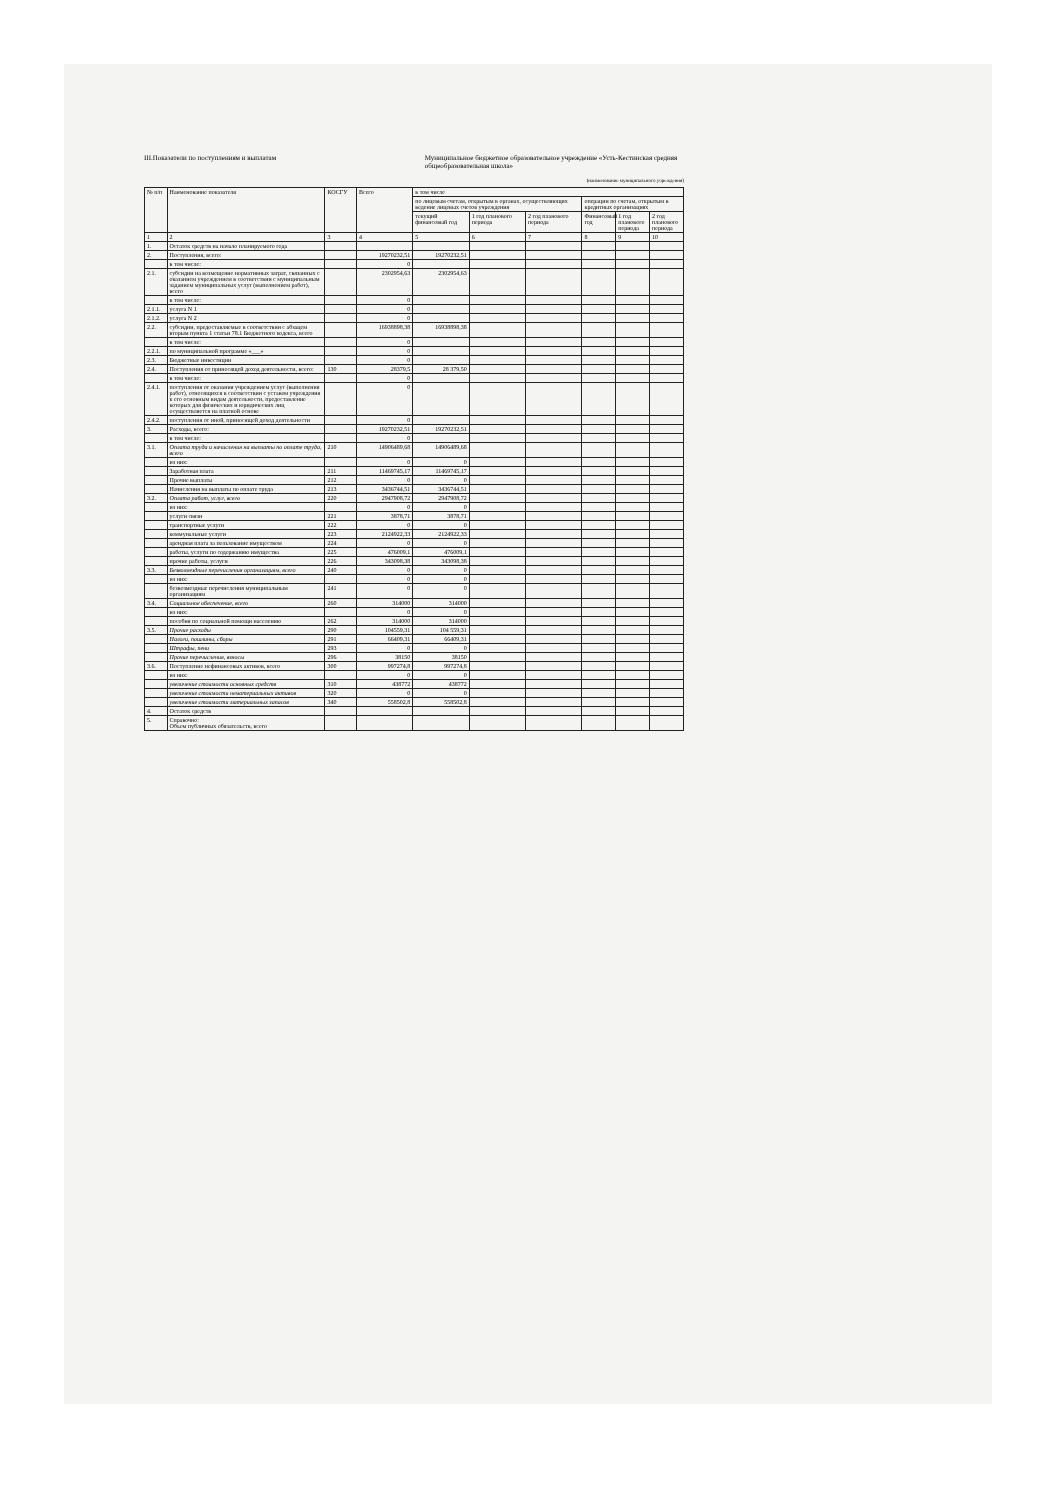III.Показатели по поступлениям и выплатам
Муниципальное бюджетное образовательное учреждение «Усть-Кестинская средняя общеобразовательная школа»
(наименование муниципального учреждения)
| № п/п | Наименование показателя | КОСГУ | Всего | в том числе | | | | | |
| --- | --- | --- | --- | --- | --- | --- | --- | --- | --- |
| | | | | по лицевым счетам, открытым в органах, осуществляющих ведение лицевых счетов учреждения | | | операции по счетам, открытым в кредитных организациях | | |
| | | | | текущий финансовый год | 1 год планового периода | 2 год планового периода | Финансовый год | 1 год планового периода | 2 год планового периода |
| 1 | 2 | 3 | 4 | 5 | 6 | 7 | 8 | 9 | 10 |
| 1. | Остаток средств на начало планируемого года | | | | | | | | |
| 2. | Поступления, всего: | | 19270232,51 | 19270232,51 | | | | | |
| | в том числе: | | 0 | | | | | | |
| 2.1. | субсидии на возмещение нормативных затрат, связанных с оказанием учреждением в соответствии с муниципальным заданием муниципальных услуг (выполнением работ), всего | | 2302954,63 | 2302954,63 | | | | | |
| | в том числе: | | 0 | | | | | | |
| 2.1.1. | услуга N 1 | | 0 | | | | | | |
| 2.1.2. | услуга N 2 | | 0 | | | | | | |
| 2.2. | субсидии, предоставляемые в соответствии с абзацем вторым пункта 1 статьи 78.1 Бюджетного кодекса, всего | | 16938898,38 | 16938898,38 | | | | | |
| | в том числе: | | 0 | | | | | | |
| 2.2.1. | по муниципальной программе «___» | | 0 | | | | | | |
| 2.3. | Бюджетные инвестиции | | 0 | | | | | | |
| 2.4. | Поступления от приносящей доход деятельности, всего: | 130 | 28379,5 | 28 379,50 | | | | | |
| | в том числе: | | 0 | | | | | | |
| 2.4.1. | поступления от оказания учреждением услуг (выполнения работ), относящихся в соответствии с уставом учреждения к его основным видам деятельности, предоставление которых для физических и юридических лиц осуществляется на платной основе | | 0 | | | | | | |
| 2.4.2. | поступления от иной, приносящей доход деятельности | | 0 | | | | | | |
| 3. | Расходы, всего: | | 19270232,51 | 19270232,51 | | | | | |
| | в том числе: | | 0 | | | | | | |
| 3.1. | Оплата труда и начисления на выплаты по оплате труда, всего | 210 | 14906489,68 | 14906489,68 | | | | | |
| | из них: | | 0 | 0 | | | | | |
| | Заработная плата | 211 | 11469745,17 | 11469745,17 | | | | | |
| | Прочие выплаты | 212 | 0 | 0 | | | | | |
| | Начисления на выплаты по оплате труда | 213 | 3436744,51 | 3436744,51 | | | | | |
| 3.2. | Оплата работ, услуг, всего | 220 | 2947908,72 | 2947908,72 | | | | | |
| | из них: | | 0 | 0 | | | | | |
| | услуги связи | 221 | 3878,71 | 3878,71 | | | | | |
| | транспортные услуги | 222 | 0 | 0 | | | | | |
| | коммунальные услуги | 223 | 2124922,33 | 2124922,33 | | | | | |
| | арендная плата за пользование имуществом | 224 | 0 | 0 | | | | | |
| | работы, услуги по содержанию имущества | 225 | 476009,1 | 476009,1 | | | | | |
| | прочие работы, услуги | 226 | 343098,38 | 343098,38 | | | | | |
| 3.3. | Безвозмездные перечисления организациям, всего | 240 | 0 | 0 | | | | | |
| | из них: | | 0 | 0 | | | | | |
| | безвозмездные перечисления муниципальным организациям | 241 | 0 | 0 | | | | | |
| 3.4. | Социальное обеспечение, всего | 260 | 314000 | 314000 | | | | | |
| | из них: | | 0 | 0 | | | | | |
| | пособия по социальной помощи населению | 262 | 314000 | 314000 | | | | | |
| 3.5. | Прочие расходы | 290 | 104559,31 | 104 559,31 | | | | | |
| | Налоги, пошлины, сборы | 291 | 66409,31 | 66409,31 | | | | | |
| | Штрафы, пени | 293 | 0 | 0 | | | | | |
| | Прочие перечисления, взносы | 296 | 38150 | 38150 | | | | | |
| 3.6. | Поступление нефинансовых активов, всего | 300 | 997274,8 | 997274,8 | | | | | |
| | из них: | | 0 | 0 | | | | | |
| | увеличение стоимости основных средств | 310 | 438772 | 438772 | | | | | |
| | увеличение стоимости нематериальных активов | 320 | 0 | 0 | | | | | |
| | увеличение стоимости материальных запасов | 340 | 558502,8 | 558502,8 | | | | | |
| 4. | Остаток средств | | | | | | | | |
| 5. | Справочно: Объем публичных обязательств, всего | | | | | | | | |